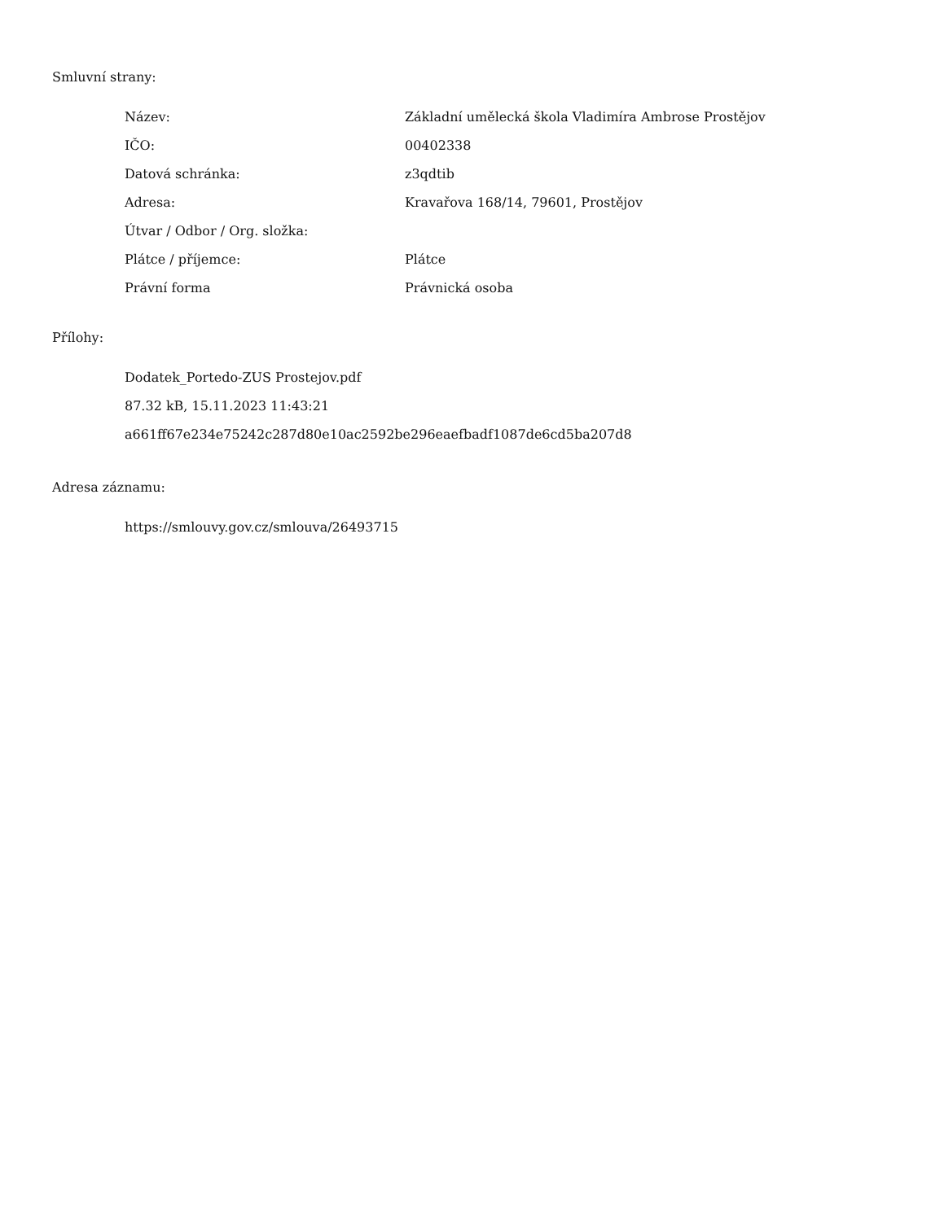Smluvní strany:
| Název: | Základní umělecká škola Vladimíra Ambrose Prostějov |
| IČO: | 00402338 |
| Datová schránka: | z3qdtib |
| Adresa: | Kravařova 168/14, 79601, Prostějov |
| Útvar / Odbor / Org. složka: | |
| Plátce / příjemce: | Plátce |
| Právní forma | Právnická osoba |
Přílohy:
Dodatek_Portedo-ZUS Prostejov.pdf
87.32 kB, 15.11.2023 11:43:21
a661ff67e234e75242c287d80e10ac2592be296eaefbadf1087de6cd5ba207d8
Adresa záznamu:
https://smlouvy.gov.cz/smlouva/26493715